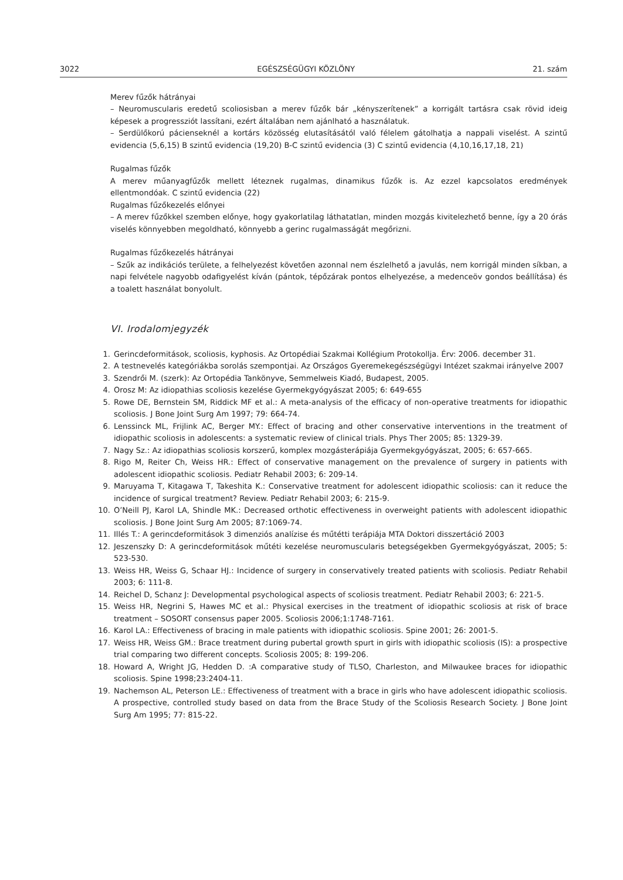3022 EGÉSZSÉGÜGYI KÖZLÖNY 21. szám
Merev fűzők hátrányai
– Neuromuscularis eredetű scoliosisban a merev fűzők bár „kényszerítenek” a korrigált tartásra csak rövid ideig képesek a progressziót lassítani, ezért általában nem ajánlható a használatuk.
– Serdülőkorú pácienseknél a kortárs közösség elutasításától való félelem gátolhatja a nappali viselést. A szintű evidencia (5,6,15) B szintű evidencia (19,20) B-C szintű evidencia (3) C szintű evidencia (4,10,16,17,18, 21)
Rugalmas fűzők
A merev műanyagfűzők mellett léteznek rugalmas, dinamikus fűzők is. Az ezzel kapcsolatos eredmények ellentmondóak. C szintű evidencia (22)
Rugalmas fűzőkezelés előnyei
– A merev fűzőkkel szemben előnye, hogy gyakorlatilag láthatatlan, minden mozgás kivitelezhető benne, így a 20 órás viselés könnyebben megoldható, könnyebb a gerinc rugalmasságát megőrizni.
Rugalmas fűzőkezelés hátrányai
– Szűk az indikációs területe, a felhelyezést követően azonnal nem észlelhető a javulás, nem korrigál minden síkban, a napi felvétele nagyobb odafigyelést kíván (pántok, tépőzárak pontos elhelyezése, a medenceöv gondos beállítása) és a toalett használat bonyolult.
VI. Irodalomjegyzék
1. Gerincdeformitások, scoliosis, kyphosis. Az Ortopédiai Szakmai Kollégium Protokollja. Érv: 2006. december 31.
2. A testnevelés kategóriákba sorolás szempontjai. Az Országos Gyeremekegészségügyi Intézet szakmai irányelve 2007
3. Szendrői M. (szerk): Az Ortopédia Tankönyve, Semmelweis Kiadó, Budapest, 2005.
4. Orosz M: Az idiopathias scoliosis kezelése Gyermekgyógyászat 2005; 6: 649-655
5. Rowe DE, Bernstein SM, Riddick MF et al.: A meta-analysis of the efficacy of non-operative treatments for idiopathic scoliosis. J Bone Joint Surg Am 1997; 79: 664-74.
6. Lenssinck ML, Frijlink AC, Berger MY.: Effect of bracing and other conservative interventions in the treatment of idiopathic scoliosis in adolescents: a systematic review of clinical trials. Phys Ther 2005; 85: 1329-39.
7. Nagy Sz.: Az idiopathias scoliosis korszerű, komplex mozgásterápiája Gyermekgyógyászat, 2005; 6: 657-665.
8. Rigo M, Reiter Ch, Weiss HR.: Effect of conservative management on the prevalence of surgery in patients with adolescent idiopathic scoliosis. Pediatr Rehabil 2003; 6: 209-14.
9. Maruyama T, Kitagawa T, Takeshita K.: Conservative treatment for adolescent idiopathic scoliosis: can it reduce the incidence of surgical treatment? Review. Pediatr Rehabil 2003; 6: 215-9.
10. O’Neill PJ, Karol LA, Shindle MK.: Decreased orthotic effectiveness in overweight patients with adolescent idiopathic scoliosis. J Bone Joint Surg Am 2005; 87:1069-74.
11. Illés T.: A gerincdeformitások 3 dimenziós analízise és műtétti terápiája MTA Doktori disszertáció 2003
12. Jeszenszky D: A gerincdeformitások műtéti kezelése neuromuscularis betegségekben Gyermekgyógyászat, 2005; 5: 523-530.
13. Weiss HR, Weiss G, Schaar HJ.: Incidence of surgery in conservatively treated patients with scoliosis. Pediatr Rehabil 2003; 6: 111-8.
14. Reichel D, Schanz J: Developmental psychological aspects of scoliosis treatment. Pediatr Rehabil 2003; 6: 221-5.
15. Weiss HR, Negrini S, Hawes MC et al.: Physical exercises in the treatment of idiopathic scoliosis at risk of brace treatment – SOSORT consensus paper 2005. Scoliosis 2006;1:1748-7161.
16. Karol LA.: Effectiveness of bracing in male patients with idiopathic scoliosis. Spine 2001; 26: 2001-5.
17. Weiss HR, Weiss GM.: Brace treatment during pubertal growth spurt in girls with idiopathic scoliosis (IS): a prospective trial comparing two different concepts. Scoliosis 2005; 8: 199-206.
18. Howard A, Wright JG, Hedden D. :A comparative study of TLSO, Charleston, and Milwaukee braces for idiopathic scoliosis. Spine 1998;23:2404-11.
19. Nachemson AL, Peterson LE.: Effectiveness of treatment with a brace in girls who have adolescent idiopathic scoliosis. A prospective, controlled study based on data from the Brace Study of the Scoliosis Research Society. J Bone Joint Surg Am 1995; 77: 815-22.